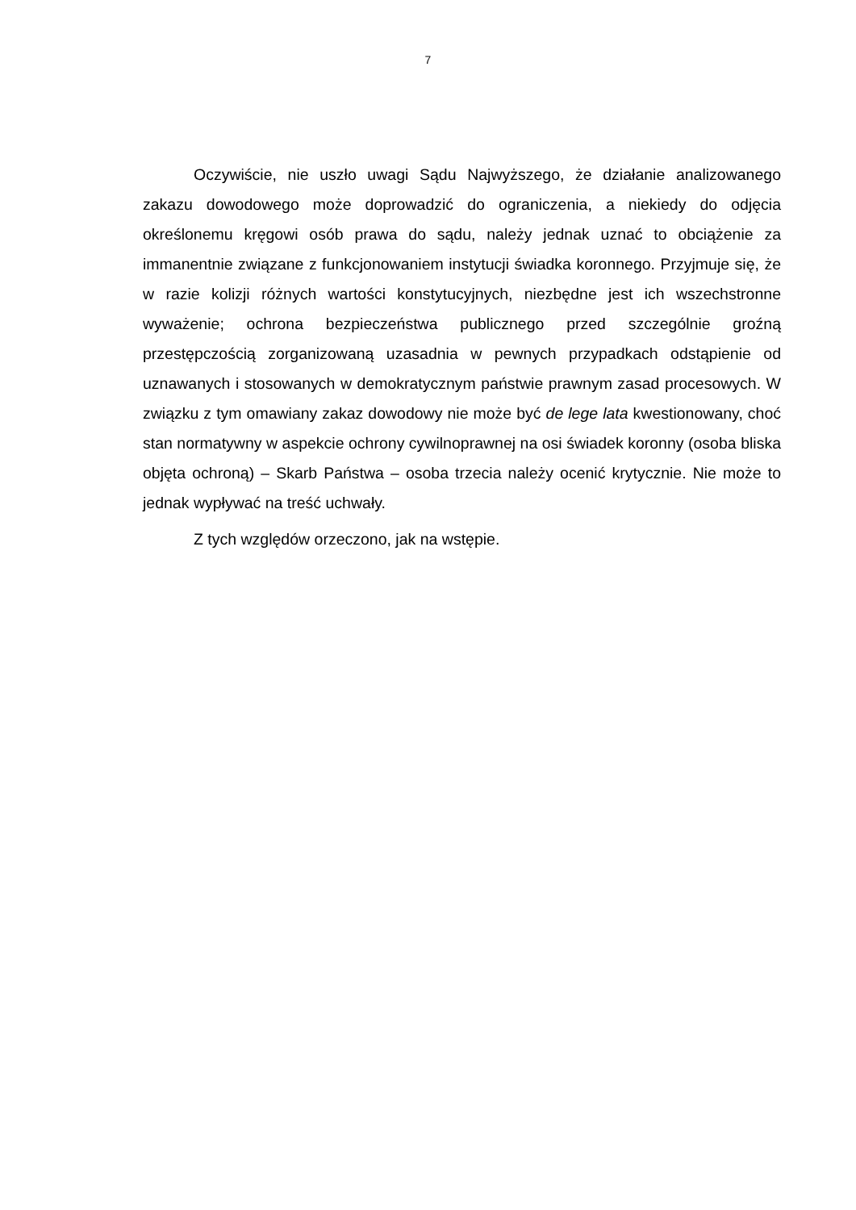7
Oczywiście, nie uszło uwagi Sądu Najwyższego, że działanie analizowanego zakazu dowodowego może doprowadzić do ograniczenia, a niekiedy do odjęcia określonemu kręgowi osób prawa do sądu, należy jednak uznać to obciążenie za immanentnie związane z funkcjonowaniem instytucji świadka koronnego. Przyjmuje się, że w razie kolizji różnych wartości konstytucyjnych, niezbędne jest ich wszechstronne wyważenie; ochrona bezpieczeństwa publicznego przed szczególnie groźną przestępczością zorganizowaną uzasadnia w pewnych przypadkach odstąpienie od uznawanych i stosowanych w demokratycznym państwie prawnym zasad procesowych. W związku z tym omawiany zakaz dowodowy nie może być de lege lata kwestionowany, choć stan normatywny w aspekcie ochrony cywilnoprawnej na osi świadek koronny (osoba bliska objęta ochroną) – Skarb Państwa – osoba trzecia należy ocenić krytycznie. Nie może to jednak wypływać na treść uchwały.
Z tych względów orzeczono, jak na wstępie.